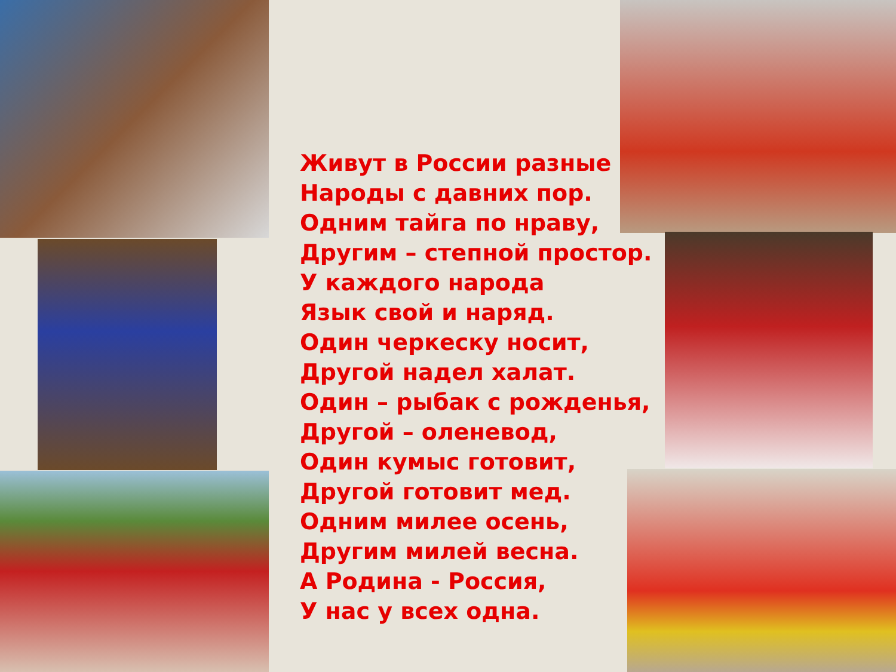Живут в России разные
Народы с давних пор.
Одним тайга по нраву,
Другим – степной простор.
У каждого народа
Язык свой и наряд.
Один черкеску носит,
Другой надел халат.
Один – рыбак с рожденья,
Другой – оленевод,
Один кумыс готовит,
Другой готовит мед.
Одним милее осень,
Другим милей весна.
А Родина - Россия,
У нас у всех одна.